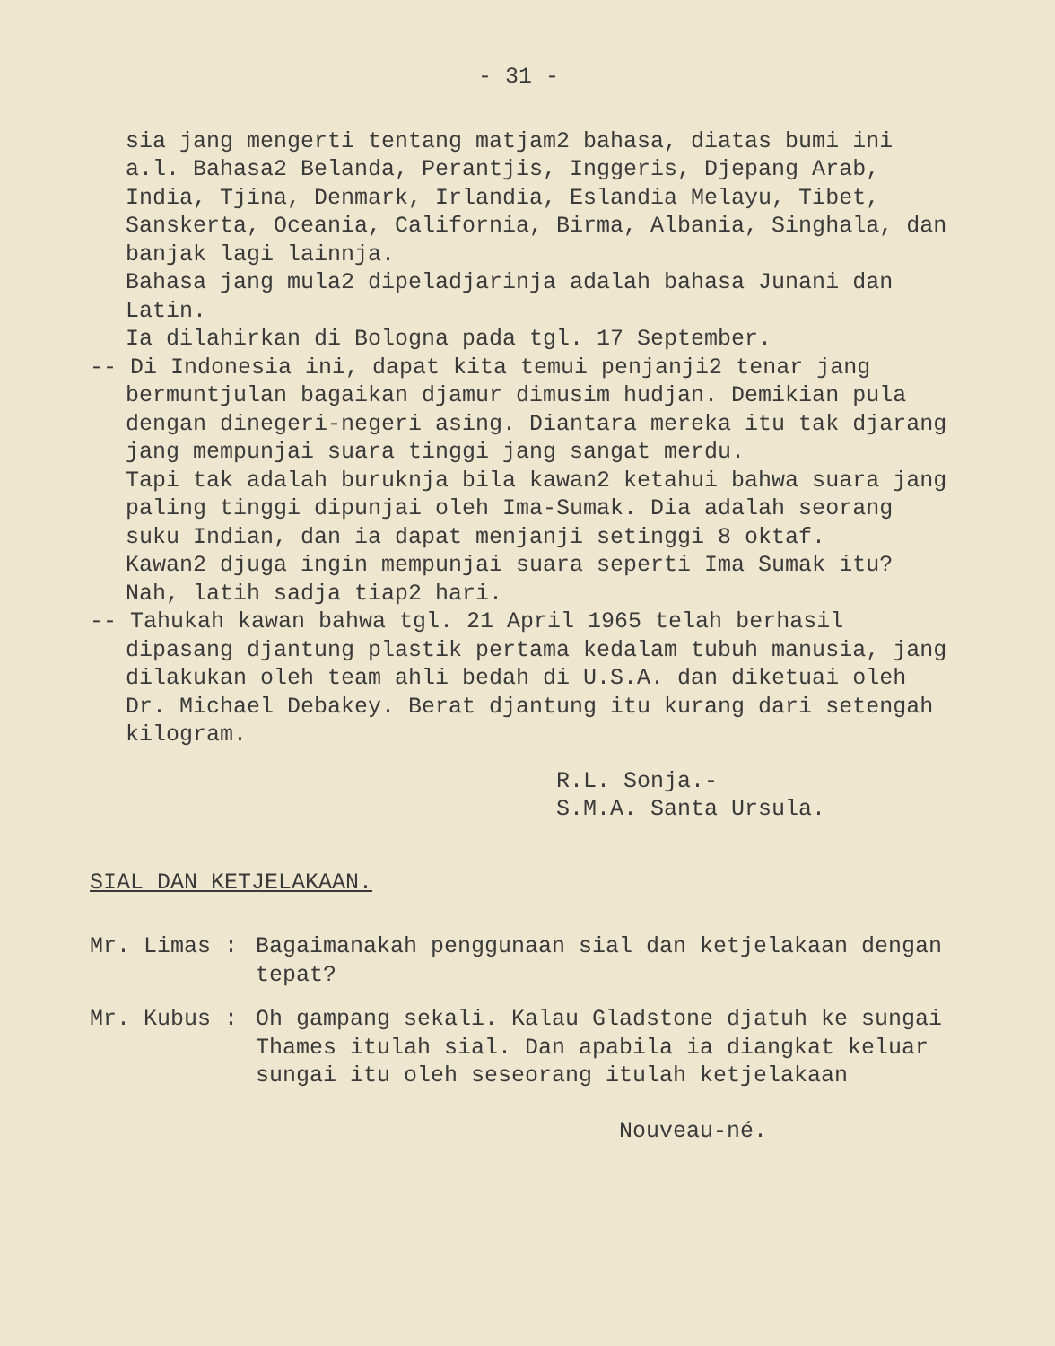- 31 -
sia jang mengerti tentang matjam2 bahasa, diatas bumi ini a.l. Bahasa2 Belanda, Perantjis, Inggeris, Djepang Arab, India, Tjina, Denmark, Irlandia, Eslandia Melayu, Tibet, Sanskerta, Oceania, California, Birma, Albania, Singhala, dan banjak lagi lainnja.
Bahasa jang mula2 dipeladjarinja adalah bahasa Junani dan Latin.
Ia dilahirkan di Bologna pada tgl. 17 September.
-- Di Indonesia ini, dapat kita temui penjanji2 tenar jang bermuntjulan bagaikan djamur dimusim hudjan. Demikian pula dengan dinegeri-negeri asing. Diantara mereka itu tak djarang jang mempunjai suara tinggi jang sangat merdu.
Tapi tak adalah buruknja bila kawan2 ketahui bahwa suara jang paling tinggi dipunjai oleh Ima-Sumak. Dia adalah seorang suku Indian, dan ia dapat menjanji setinggi 8 oktaf.
Kawan2 djuga ingin mempunjai suara seperti Ima Sumak itu? Nah, latih sadja tiap2 hari.
-- Tahukah kawan bahwa tgl. 21 April 1965 telah berhasil dipasang djantung plastik pertama kedalam tubuh manusia, jang dilakukan oleh team ahli bedah di U.S.A. dan diketuai oleh Dr. Michael Debakey. Berat djantung itu kurang dari setengah kilogram.
R.L. Sonja.-
S.M.A. Santa Ursula.
SIAL DAN KETJELAKAAN.
Mr. Limas : Bagaimanakah penggunaan sial dan ketjelakaan dengan tepat?
Mr. Kubus : Oh gampang sekali. Kalau Gladstone djatuh ke sungai Thames itulah sial. Dan apabila ia diangkat keluar sungai itu oleh seseorang itulah ketjelakaan
Nouveau-né.